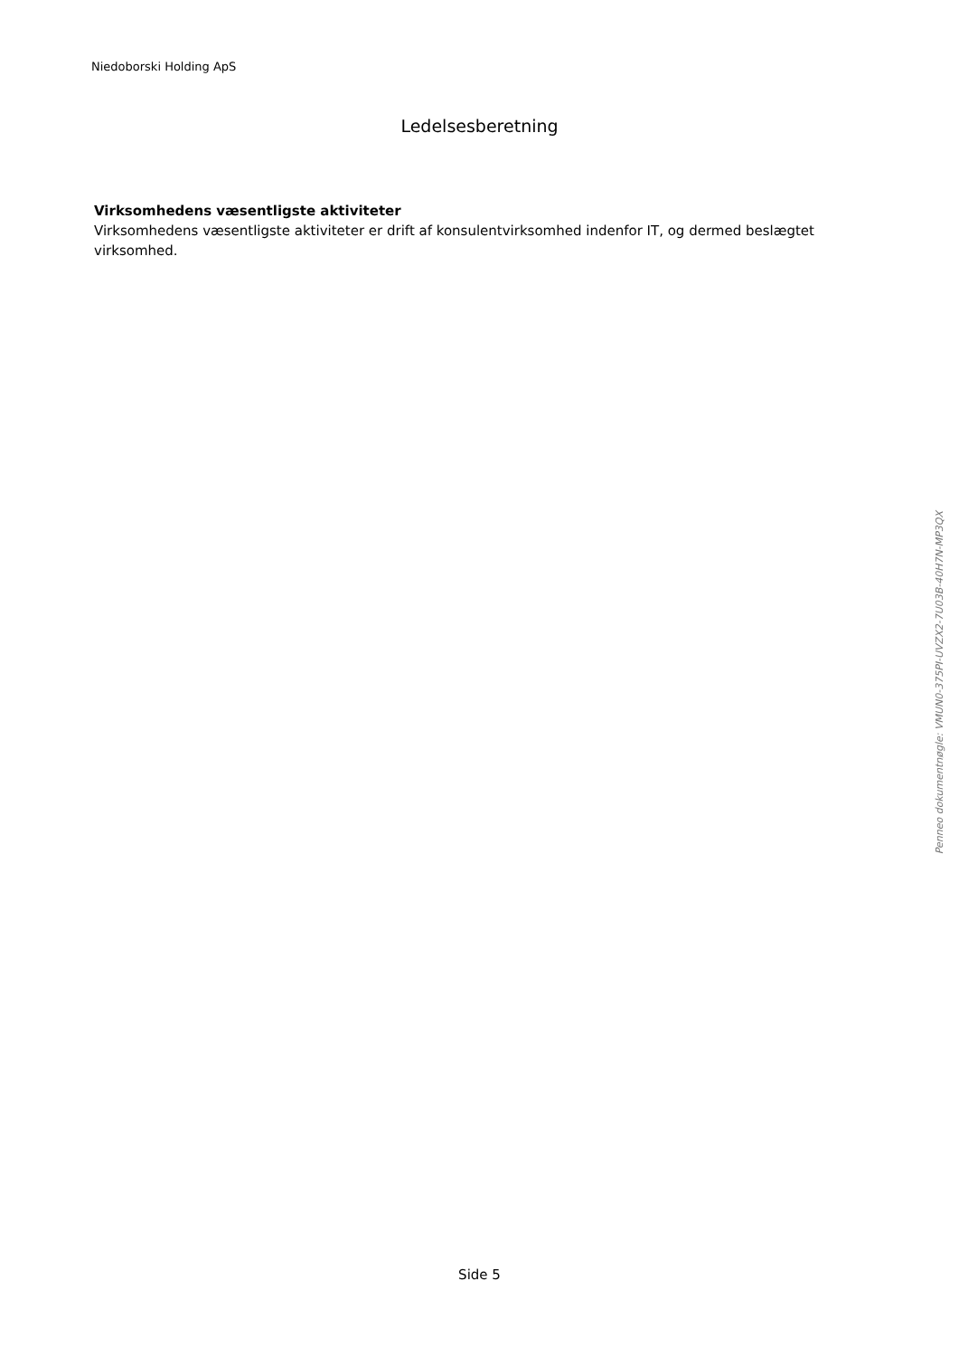Niedoborski Holding ApS
Ledelsesberetning
Virksomhedens væsentligste aktiviteter
Virksomhedens væsentligste aktiviteter er drift af konsulentvirksomhed indenfor IT, og dermed beslægtet virksomhed.
Penneo dokumentnøgle: VMUN0-375PI-UVZX2-7U03B-40H7N-MP3QX
Side 5